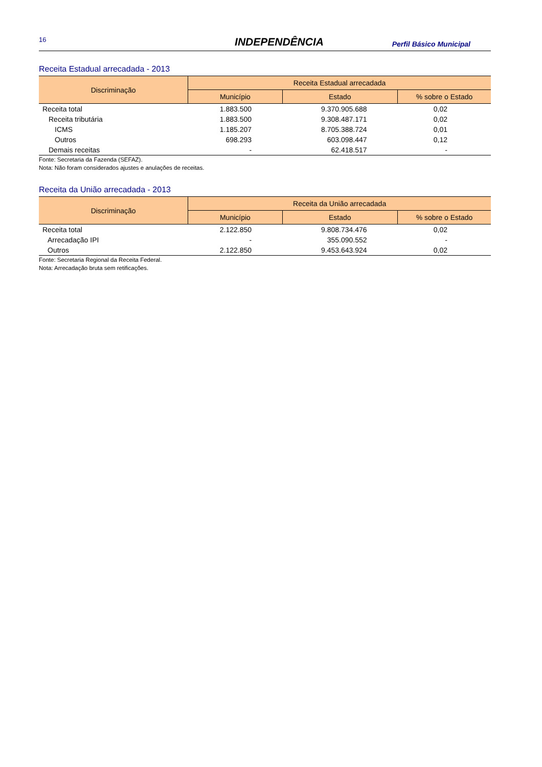16
INDEPENDÊNCIA
Perfil Básico Municipal
Receita Estadual arrecadada - 2013
| Discriminação | Receita Estadual arrecadada | | |
| --- | --- | --- | --- |
| | Município | Estado | % sobre o Estado |
| Receita total | 1.883.500 | 9.370.905.688 | 0,02 |
| Receita tributária | 1.883.500 | 9.308.487.171 | 0,02 |
| ICMS | 1.185.207 | 8.705.388.724 | 0,01 |
| Outros | 698.293 | 603.098.447 | 0,12 |
| Demais receitas | - | 62.418.517 | - |
Fonte: Secretaria da Fazenda (SEFAZ).
Nota: Não foram considerados ajustes e anulações de receitas.
Receita da União arrecadada - 2013
| Discriminação | Receita da União arrecadada | | |
| --- | --- | --- | --- |
| | Município | Estado | % sobre o Estado |
| Receita total | 2.122.850 | 9.808.734.476 | 0,02 |
| Arrecadação IPI | - | 355.090.552 | - |
| Outros | 2.122.850 | 9.453.643.924 | 0,02 |
Fonte: Secretaria Regional da Receita Federal.
Nota: Arrecadação bruta sem retificações.